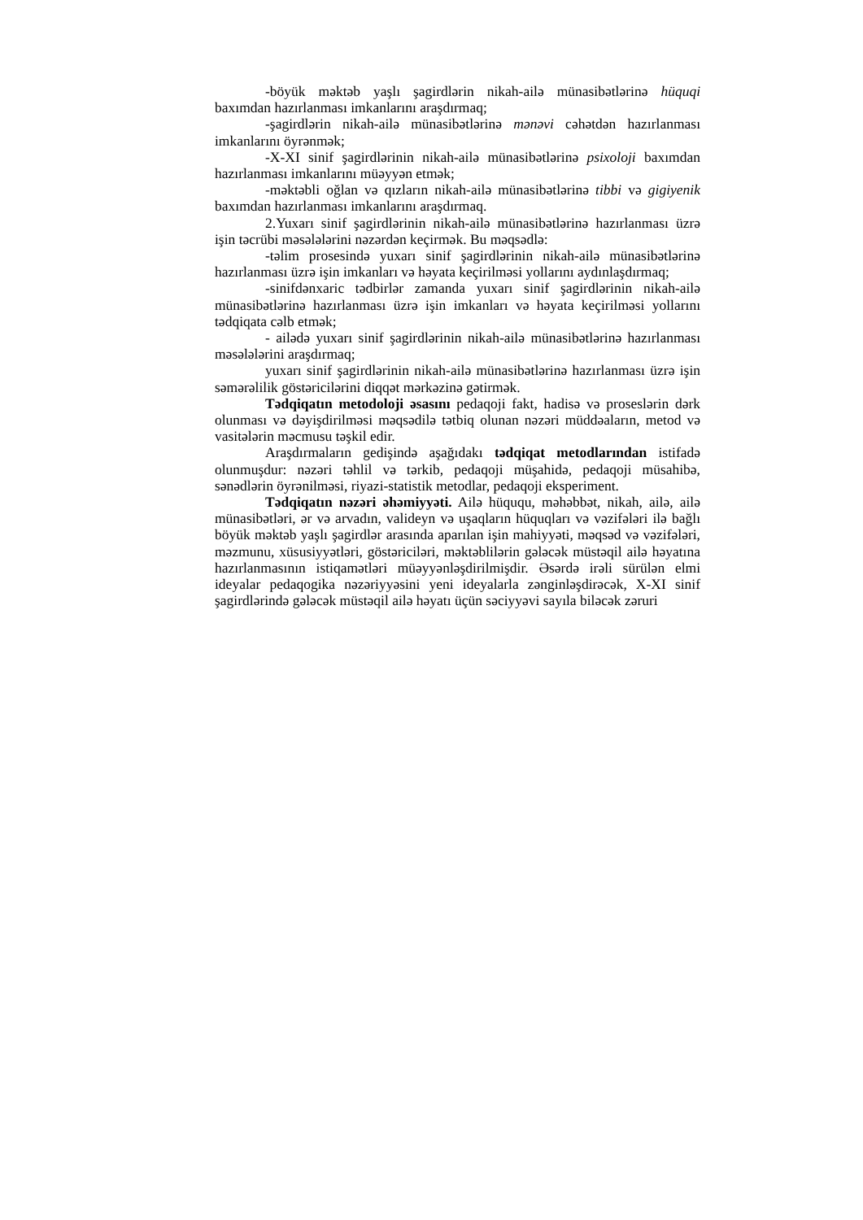-böyük məktəb yaşlı şagirdlərin nikah-ailə münasibətlərinə hüquqi baxımdan hazırlanması imkanlarını araşdırmaq;
-şagirdlərin nikah-ailə münasibətlərinə mənəvi cəhətdən hazırlanması imkanlarını öyrənmək;
-X-XI sinif şagirdlərinin nikah-ailə münasibətlərinə psixoloji baxımdan hazırlanması imkanlarını müəyyən etmək;
-məktəbli oğlan və qızların nikah-ailə münasibətlərinə tibbi və gigiyenik baxımdan hazırlanması imkanlarını araşdırmaq.
2.Yuxarı sinif şagirdlərinin nikah-ailə münasibətlərinə hazırlanması üzrə işin təcrübi məsələlərini nəzərdən keçirmək. Bu məqsədlə:
-təlim prosesində yuxarı sinif şagirdlərinin nikah-ailə münasibətlərinə hazırlanması üzrə işin imkanları və həyata keçirilməsi yollarını aydınlaşdırmaq;
-sinifdənxaric tədbirlər zamanda yuxarı sinif şagirdlərinin nikah-ailə münasibətlərinə hazırlanması üzrə işin imkanları və həyata keçirilməsi yollarını tədqiqata cəlb etmək;
- ailədə yuxarı sinif şagirdlərinin nikah-ailə münasibətlərinə hazırlanması məsələlərini araşdırmaq;
yuxarı sinif şagirdlərinin nikah-ailə münasibətlərinə hazırlanması üzrə işin səmərəlilik göstəricilərini diqqət mərkəzinə gətirmək.
Tədqiqatın metodoloji əsasını pedaqoji fakt, hadisə və proseslərin dərk olunması və dəyişdirilməsi məqsədilə tətbiq olunan nəzəri müddəaların, metod və vasitələrin məcmusu təşkil edir.
Araşdırmaların gedişində aşağıdakı tədqiqat metodlarından istifadə olunmuşdur: nəzəri təhlil və tərkib, pedaqoji müşahidə, pedaqoji müsahibə, sənədlərin öyrənilməsi, riyazi-statistik metodlar, pedaqoji eksperiment.
Tədqiqatın nəzəri əhəmiyyəti. Ailə hüququ, məhəbbət, nikah, ailə, ailə münasibətləri, ər və arvadın, valideyn və uşaqların hüquqları və vəzifələri ilə bağlı böyük məktəb yaşlı şagirdlər arasında aparılan işin mahiyyəti, məqsəd və vəzifələri, məzmunu, xüsusiyyətləri, göstəriciləri, məktəblilərin gələcək müstəqil ailə həyatına hazırlanmasının istiqamətləri müəyyənləşdirilmişdir. Əsərdə irəli sürülən elmi ideyalar pedaqogika nəzəriyyəsini yeni ideyalarla zənginləşdirəcək, X-XI sinif şagirdlərində gələcək müstəqil ailə həyatı üçün səciyyəvi sayıla biləcək zəruri